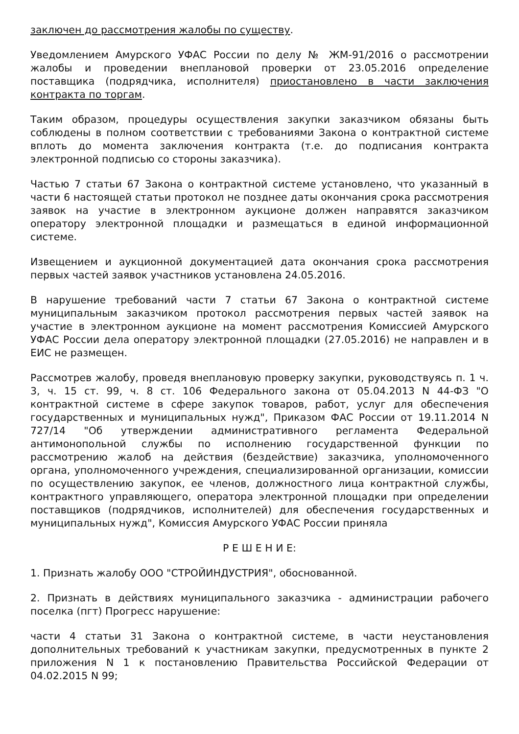заключен до рассмотрения жалобы по существу.
Уведомлением Амурского УФАС России по делу № ЖМ-91/2016 о рассмотрении жалобы и проведении внеплановой проверки от 23.05.2016 определение поставщика (подрядчика, исполнителя) приостановлено в части заключения контракта по торгам.
Таким образом, процедуры осуществления закупки заказчиком обязаны быть соблюдены в полном соответствии с требованиями Закона о контрактной системе вплоть до момента заключения контракта (т.е. до подписания контракта электронной подписью со стороны заказчика).
Частью 7 статьи 67 Закона о контрактной системе установлено, что указанный в части 6 настоящей статьи протокол не позднее даты окончания срока рассмотрения заявок на участие в электронном аукционе должен направятся заказчиком оператору электронной площадки и размещаться в единой информационной системе.
Извещением и аукционной документацией дата окончания срока рассмотрения первых частей заявок участников установлена 24.05.2016.
В нарушение требований части 7 статьи 67 Закона о контрактной системе муниципальным заказчиком протокол рассмотрения первых частей заявок на участие в электронном аукционе на момент рассмотрения Комиссией Амурского УФАС России дела оператору электронной площадки (27.05.2016) не направлен и в ЕИС не размещен.
Рассмотрев жалобу, проведя внеплановую проверку закупки, руководствуясь п. 1 ч. 3, ч. 15 ст. 99, ч. 8 ст. 106 Федерального закона от 05.04.2013 N 44-ФЗ "О контрактной системе в сфере закупок товаров, работ, услуг для обеспечения государственных и муниципальных нужд", Приказом ФАС России от 19.11.2014 N 727/14 "Об утверждении административного регламента Федеральной антимонопольной службы по исполнению государственной функции по рассмотрению жалоб на действия (бездействие) заказчика, уполномоченного органа, уполномоченного учреждения, специализированной организации, комиссии по осуществлению закупок, ее членов, должностного лица контрактной службы, контрактного управляющего, оператора электронной площадки при определении поставщиков (подрядчиков, исполнителей) для обеспечения государственных и муниципальных нужд", Комиссия Амурского УФАС России приняла
Р Е Ш Е Н И Е:
1. Признать жалобу ООО "СТРОЙИНДУСТРИЯ", обоснованной.
2. Признать в действиях муниципального заказчика - администрации рабочего поселка (пгт) Прогресс нарушение:
части 4 статьи 31 Закона о контрактной системе, в части неустановления дополнительных требований к участникам закупки, предусмотренных в пункте 2 приложения N 1 к постановлению Правительства Российской Федерации от 04.02.2015 N 99;